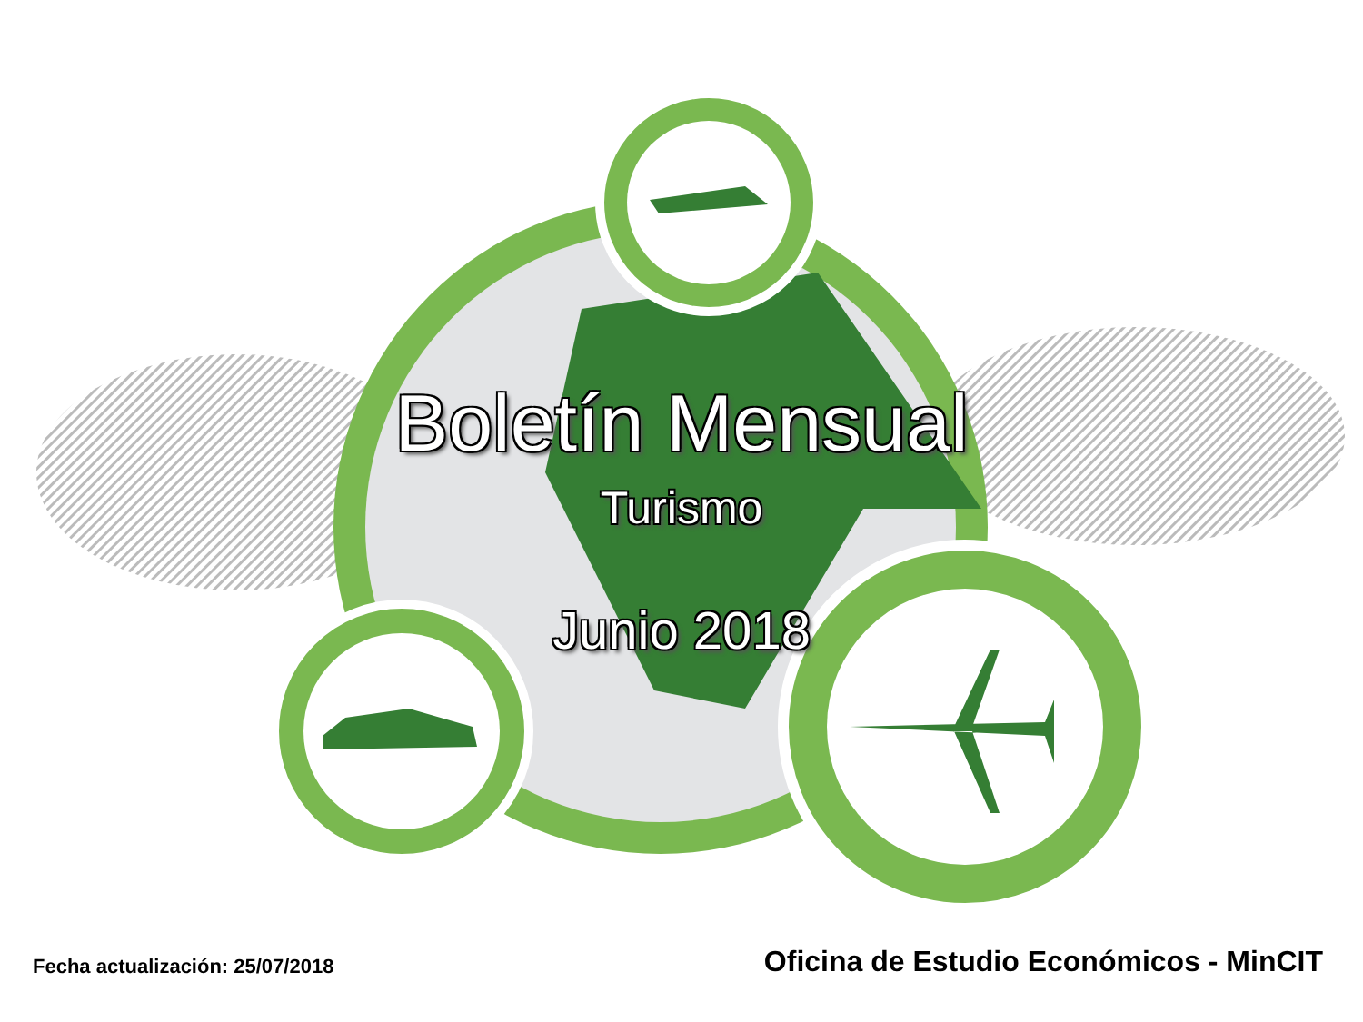Boletín Mensual
Turismo
Junio 2018
Fecha actualización: 25/07/2018 Oficina de Estudio Económicos - MinCIT